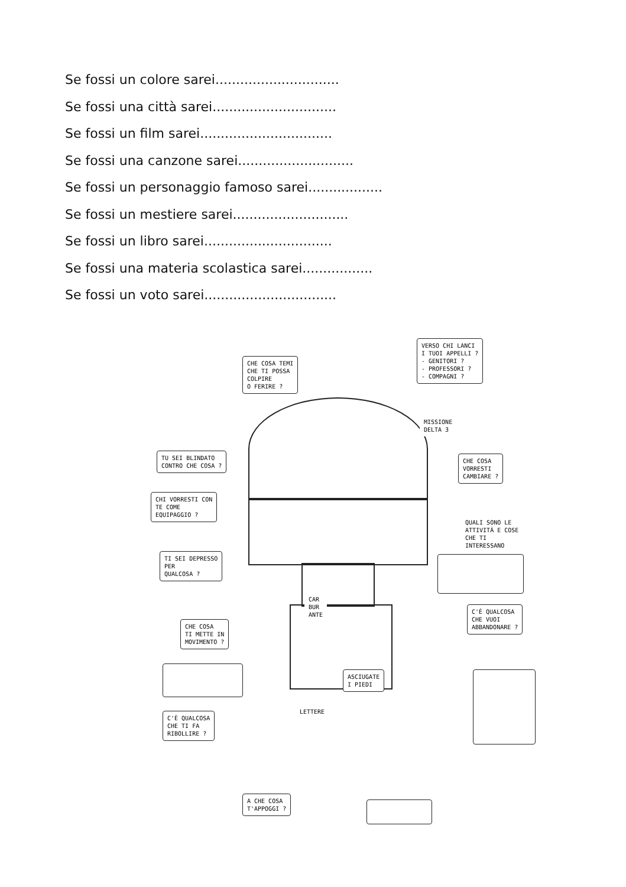Se fossi un colore sarei..............................
Se fossi una città sarei..............................
Se fossi un film sarei................................
Se fossi una canzone sarei............................
Se fossi un personaggio famoso sarei..................
Se fossi un mestiere sarei............................
Se fossi un libro sarei...............................
Se fossi una materia scolastica sarei.................
Se fossi un voto sarei................................
CHE COSA TEMI
CHE TI POSSA
COLPIRE
O FERIRE ?
VERSO CHI LANCI
I TUOI APPELLI ?
- GENITORI ?
- PROFESSORI ?
- COMPAGNI ?
MISSIONE
DELTA 3
TU SEI BLINDATO
CONTRO CHE COSA ?
CHE COSA
VORRESTI
CAMBIARE ?
CHI VORRESTI CON
TE COME
EQUIPAGGIO ?
QUALI SONO LE
ATTIVITÀ E COSE
CHE TI INTERESSANO
TI SEI DEPRESSO
PER
QUALCOSA ?
CAR
BUR
ANTE
C'È QUALCOSA
CHE VUOI
ABBANDONARE ?
CHE COSA
TI METTE IN
MOVIMENTO ?
ASCIUGATE
I PIEDI
LETTERE
C'È QUALCOSA
CHE TI FA
RIBOLLIRE ?
A CHE COSA
T'APPOGGI ?